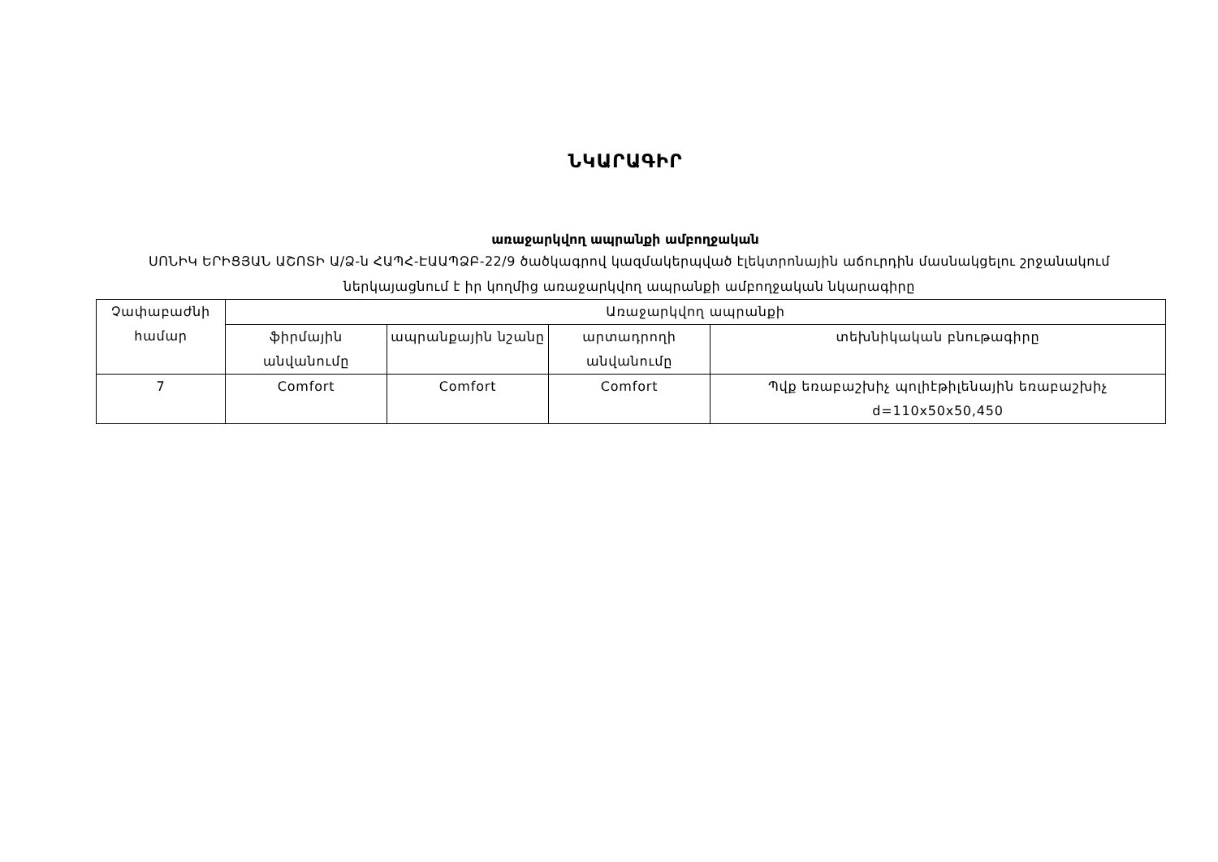ՆԿԱՐԱԳԻՐ
առաջարկվող ապրանքի ամբողջական
ՍՈՆԻԿ ԵՐԻՑՅԱՆ ԱՇՈՏԻ Ա/Ձ-ն ՀԱՊՀ-ԷԱԱՊՁԲ-22/9 ծածկագրով կազմակերպված էլեկտրոնային աճուրդին մասնակցելու շրջանակում ներկայացնում է իր կողմից առաջարկվող ապրանքի ամբողջական նկարագիրը
| Չափաբաժնի համար | Առաջարկվող ապրանքի | | | |
| --- | --- | --- | --- | --- |
| | ֆիրմային անվանումը | ապրանքային նշանը | արտադրողի անվանումը | տեխնիկական բնութագիրը |
| 7 | Comfort | Comfort | Comfort | Պվք եռաբաշխիչ պոլիէթիլենային եռաբաշխիչ d=110x50x50,450 |